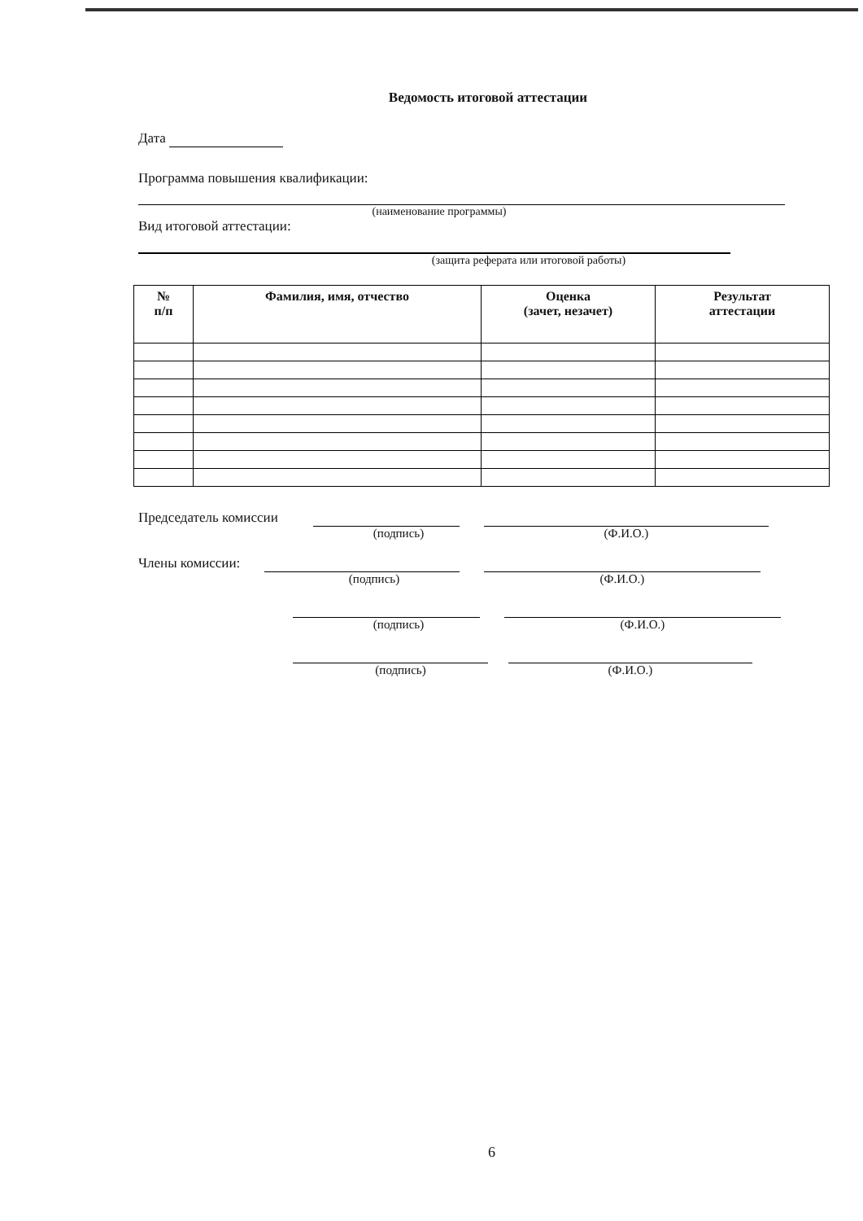Ведомость итоговой аттестации
Дата
Программа повышения квалификации:
(наименование программы)
Вид итоговой аттестации:
(защита реферата или итоговой работы)
| № п/п | Фамилия, имя, отчество | Оценка (зачет, незачет) | Результат аттестации |
| --- | --- | --- | --- |
Председатель комиссии (подпись) (Ф.И.О.)
Члены комиссии: (подпись) (Ф.И.О.)
(подпись) (Ф.И.О.)
(подпись) (Ф.И.О.)
6